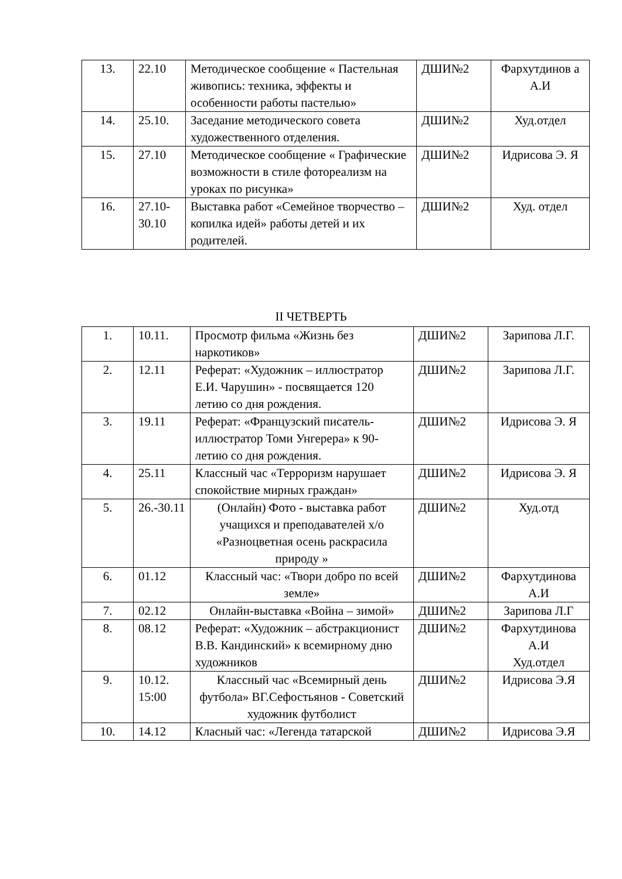| 13. | 22.10 | Методическое сообщение « Пастельная живопись: техника, эффекты и особенности работы пастелью» | ДШИ№2 | Фархутдинов а А.И |
| 14. | 25.10. | Заседание методического совета художественного отделения. | ДШИ№2 | Худ.отдел |
| 15. | 27.10 | Методическое сообщение « Графические возможности в стиле фотореализм на уроках по рисунка» | ДШИ№2 | Идрисова Э. Я |
| 16. | 27.10-30.10 | Выставка работ «Семейное творчество –копилка идей» работы детей и их родителей. | ДШИ№2 | Худ. отдел |
II ЧЕТВЕРТЬ
| 1. | 10.11. | Просмотр фильма «Жизнь без наркотиков» | ДШИ№2 | Зарипова Л.Г. |
| 2. | 12.11 | Реферат: «Художник – иллюстратор Е.И. Чарушин» - посвящается 120 летию со дня рождения. | ДШИ№2 | Зарипова Л.Г. |
| 3. | 19.11 | Реферат: «Французский писатель-иллюстратор Томи Унгерера» к 90- летию со дня рождения. | ДШИ№2 | Идрисова Э. Я |
| 4. | 25.11 | Классный час «Терроризм нарушает спокойствие мирных граждан» | ДШИ№2 | Идрисова Э. Я |
| 5. | 26.-30.11 | (Онлайн) Фото - выставка работ учащихся и преподавателей х/о «Разноцветная осень раскрасила природу » | ДШИ№2 | Худ.отд |
| 6. | 01.12 | Классный час: «Твори добро по всей земле» | ДШИ№2 | Фархутдинова А.И |
| 7. | 02.12 | Онлайн-выставка «Война – зимой» | ДШИ№2 | Зарипова Л.Г |
| 8. | 08.12 | Реферат: «Художник – абстракционист В.В. Кандинский» к всемирному дню художников | ДШИ№2 | Фархутдинова А.И Худ.отдел |
| 9. | 10.12. 15:00 | Классный час «Всемирный день футбола» ВГ.Сефостьянов - Советский художник футболист | ДШИ№2 | Идрисова Э.Я |
| 10. | 14.12 | Класный час: «Легенда татарской | ДШИ№2 | Идрисова Э.Я |